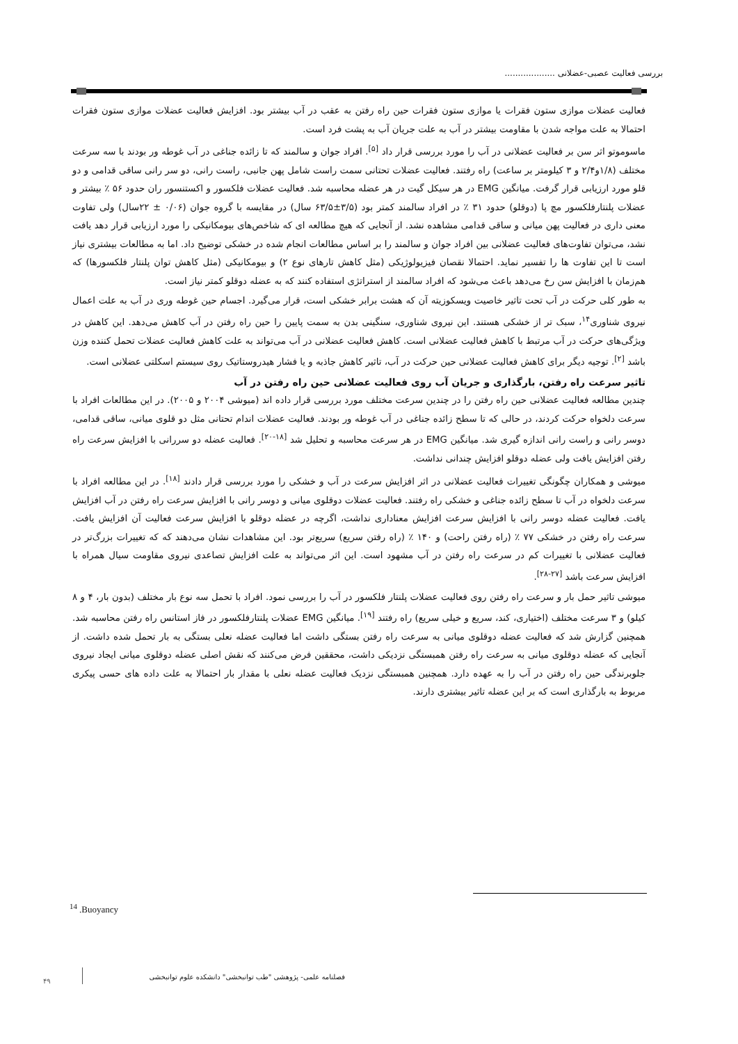بررسی فعالیت عصبی-عضلانی ...................
فعالیت عضلات موازی ستون فقرات یا موازی ستون فقرات حین راه رفتن به عقب در آب بیشتر بود. افزایش فعالیت عضلات موازی ستون فقرات احتمالا به علت مواجه شدن با مقاومت بیشتر در آب به علت جریان آب به پشت فرد است.
ماسوموتو اثر سن بر فعالیت عضلانی در آب را مورد بررسی قرار داد <sup>[۵]</sup>. افراد جوان و سالمند که تا زائده جناغی در آب غوطه ور بودند با سه سرعت مختلف (۱/۸و۲/۴ و ۳ کیلومتر بر ساعت) راه رفتند. فعالیت عضلات تحتانی سمت راست شامل پهن جانبی، راست رانی، دو سر رانی ساقی قدامی و دو قلو مورد ارزیابی قرار گرفت. میانگین EMG در هر سیکل گیت در هر عضله محاسبه شد. فعالیت عضلات فلکسور و اکستنسور ران حدود ۵۶ ٪ بیشتر و عضلات پلنتارفلکسور مچ پا (دوقلو) حدود ۳۱ ٪ در افراد سالمند کمتر بود (۳/۵±۶۳/۵ سال) در مقایسه با گروه جوان (۰/۰۶ ± ۲۲سال) ولی تفاوت معنی داری در فعالیت پهن میانی و ساقی قدامی مشاهده نشد. از آنجایی که هیچ مطالعه ای که شاخص‌های بیومکانیکی را مورد ارزیابی قرار دهد یافت نشد، می‌توان تفاوت‌های فعالیت عضلانی بین افراد جوان و سالمند را بر اساس مطالعات انجام شده در خشکی توضیح داد. اما به مطالعات بیشتری نیاز است تا این تفاوت ها را تفسیر نماید. احتمالا نقصان فیزیولوژیکی (مثل کاهش تارهای نوع ۲) و بیومکانیکی (مثل کاهش توان پلنتار فلکسورها) که هم‌زمان با افزایش سن رخ می‌دهد باعث می‌شود که افراد سالمند از استراتژی استفاده کنند که به عضله دوقلو کمتر نیاز است.
به طور کلی حرکت در آب تحت تاثیر خاصیت ویسکوزیته آن که هشت برابر خشکی است، قرار می‌گیرد. اجسام حین غوطه وری در آب به علت اعمال نیروی شناوری<sup>۱۴</sup>، سبک تر از خشکی هستند. این نیروی شناوری، سنگینی بدن به سمت پایین را حین راه رفتن در آب کاهش می‌دهد. این کاهش در ویژگی‌های حرکت در آب مرتبط با کاهش فعالیت عضلانی است. کاهش فعالیت عضلانی در آب می‌تواند به علت کاهش فعالیت عضلات تحمل کننده وزن باشد <sup>[۲]</sup>. توجیه دیگر برای کاهش فعالیت عضلانی حین حرکت در آب، تاثیر کاهش جاذبه و یا فشار هیدروستاتیک روی سیستم اسکلتی عضلانی است.
تاثیر سرعت راه رفتن، بارگذاری و جریان آب روی فعالیت عضلانی حین راه رفتن در آب
چندین مطالعه فعالیت عضلانی حین راه رفتن را در چندین سرعت مختلف مورد بررسی قرار داده اند (میوشی ۲۰۰۴ و ۲۰۰۵). در این مطالعات افراد با سرعت دلخواه حرکت کردند، در حالی که تا سطح زائده جناغی در آب غوطه ور بودند. فعالیت عضلات اندام تحتانی مثل دو قلوی میانی، ساقی قدامی، دوسر رانی و راست رانی اندازه گیری شد. میانگین EMG در هر سرعت محاسبه و تحلیل شد <sup>[۱۸-۲۰]</sup>. فعالیت عضله دو سررانی با افزایش سرعت راه رفتن افزایش یافت ولی عضله دوقلو افزایش چندانی نداشت.
میوشی و همکاران چگونگی تغییرات فعالیت عضلانی در اثر افزایش سرعت در آب و خشکی را مورد بررسی قرار دادند <sup>[۱۸]</sup>. در این مطالعه افراد با سرعت دلخواه در آب تا سطح زائده جناغی و خشکی راه رفتند. فعالیت عضلات دوقلوی میانی و دوسر رانی با افزایش سرعت راه رفتن در آب افزایش یافت. فعالیت عضله دوسر رانی با افزایش سرعت افزایش معناداری نداشت، اگرچه در عضله دوقلو با افزایش سرعت فعالیت آن افزایش یافت. سرعت راه رفتن در خشکی ۷۷ ٪ (راه رفتن راحت) و ۱۴۰ ٪ (راه رفتن سریع) سریع‌تر بود. این مشاهدات نشان می‌دهند که که تغییرات بزرگ‌تر در فعالیت عضلانی با تغییرات کم در سرعت راه رفتن در آب مشهود است. این اثر می‌تواند به علت افزایش تصاعدی نیروی مقاومت سیال همراه با افزایش سرعت باشد <sup>[۲۷-۲۸]</sup>.
میوشی تاثیر حمل بار و سرعت راه رفتن روی فعالیت عضلات پلنتار فلکسور در آب را بررسی نمود. افراد با تحمل سه نوع بار مختلف (بدون بار، ۴ و ۸ کیلو) و ۳ سرعت مختلف (اختیاری، کند، سریع و خیلی سریع) راه رفتند <sup>[۱۹]</sup>. میانگین EMG عضلات پلنتارفلکسور در فاز استانس راه رفتن محاسبه شد. همچنین گزارش شد که فعالیت عضله دوقلوی میانی به سرعت راه رفتن بستگی داشت اما فعالیت عضله نعلی بستگی به بار تحمل شده داشت. از آنجایی که عضله دوقلوی میانی به سرعت راه رفتن همبستگی نزدیکی داشت، محققین فرض می‌کنند که نقش اصلی عضله دوقلوی میانی ایجاد نیروی جلوبرندگی حین راه رفتن در آب را به عهده دارد. همچنین همبستگی نزدیک فعالیت عضله نعلی با مقدار بار احتمالا به علت داده های حسی پیکری مربوط به بارگذاری است که بر این عضله تاثیر بیشتری دارند.
<sup>14</sup> .Buoyancy
فصلنامه علمی- پژوهشی "طب توانبخشی" دانشکده علوم توانبخشی
۴۹